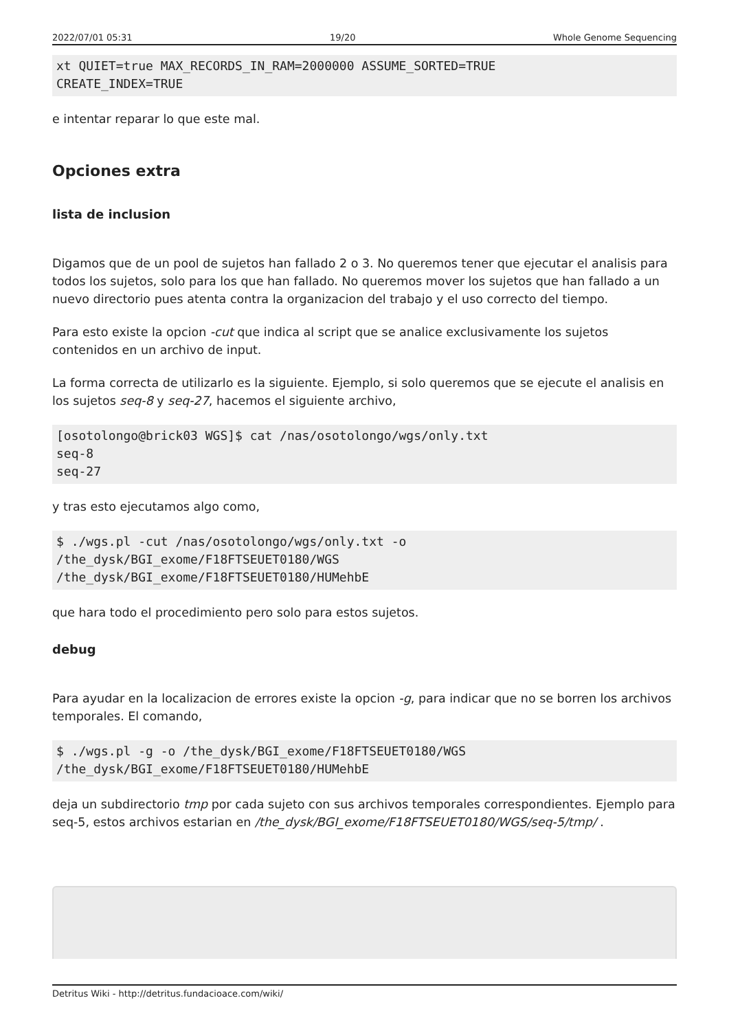2022/07/01 05:31 19/20 Whole Genome Sequencing
xt QUIET=true MAX_RECORDS_IN_RAM=2000000 ASSUME_SORTED=TRUE
CREATE_INDEX=TRUE
e intentar reparar lo que este mal.
Opciones extra
lista de inclusion
Digamos que de un pool de sujetos han fallado 2 o 3. No queremos tener que ejecutar el analisis para todos los sujetos, solo para los que han fallado. No queremos mover los sujetos que han fallado a un nuevo directorio pues atenta contra la organizacion del trabajo y el uso correcto del tiempo.
Para esto existe la opcion -cut que indica al script que se analice exclusivamente los sujetos contenidos en un archivo de input.
La forma correcta de utilizarlo es la siguiente. Ejemplo, si solo queremos que se ejecute el analisis en los sujetos seq-8 y seq-27, hacemos el siguiente archivo,
[osotolongo@brick03 WGS]$ cat /nas/osotolongo/wgs/only.txt
seq-8
seq-27
y tras esto ejecutamos algo como,
$ ./wgs.pl -cut /nas/osotolongo/wgs/only.txt -o
/the_dysk/BGI_exome/F18FTSEUET0180/WGS
/the_dysk/BGI_exome/F18FTSEUET0180/HUMehbE
que hara todo el procedimiento pero solo para estos sujetos.
debug
Para ayudar en la localizacion de errores existe la opcion -g, para indicar que no se borren los archivos temporales. El comando,
$ ./wgs.pl -g -o /the_dysk/BGI_exome/F18FTSEUET0180/WGS
/the_dysk/BGI_exome/F18FTSEUET0180/HUMehbE
deja un subdirectorio tmp por cada sujeto con sus archivos temporales correspondientes. Ejemplo para seq-5, estos archivos estarian en /the_dysk/BGI_exome/F18FTSEUET0180/WGS/seq-5/tmp/ .
Detritus Wiki - http://detritus.fundacioace.com/wiki/